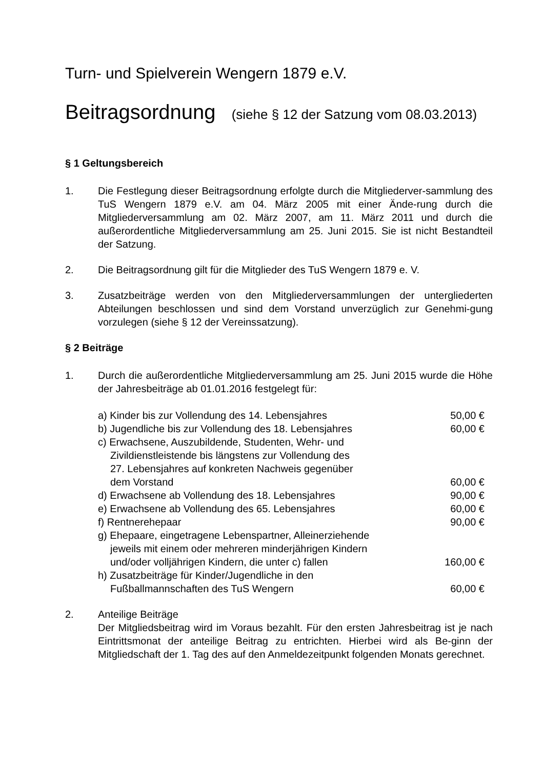Turn- und Spielverein Wengern 1879 e.V.
Beitragsordnung (siehe § 12 der Satzung vom 08.03.2013)
§ 1 Geltungsbereich
1. Die Festlegung dieser Beitragsordnung erfolgte durch die Mitgliederver-sammlung des TuS Wengern 1879 e.V. am 04. März 2005 mit einer Ände-rung durch die Mitgliederversammlung am 02. März 2007, am 11. März 2011 und durch die außerordentliche Mitgliederversammlung am 25. Juni 2015. Sie ist nicht Bestandteil der Satzung.
2. Die Beitragsordnung gilt für die Mitglieder des TuS Wengern 1879 e. V.
3. Zusatzbeiträge werden von den Mitgliederversammlungen der untergliederten Abteilungen beschlossen und sind dem Vorstand unverzüglich zur Genehmi-gung vorzulegen (siehe § 12 der Vereinssatzung).
§ 2 Beiträge
1. Durch die außerordentliche Mitgliederversammlung am 25. Juni 2015 wurde die Höhe der Jahresbeiträge ab 01.01.2016 festgelegt für:
| a) Kinder bis zur Vollendung des 14. Lebensjahres | 50,00 € |
| b) Jugendliche bis zur Vollendung des 18. Lebensjahres | 60,00 € |
| c) Erwachsene, Auszubildende, Studenten, Wehr- und Zivildienstleistende bis längstens zur Vollendung des 27. Lebensjahres auf konkreten Nachweis gegenüber dem Vorstand | 60,00 € |
| d) Erwachsene ab Vollendung des 18. Lebensjahres | 90,00 € |
| e) Erwachsene ab Vollendung des 65. Lebensjahres | 60,00 € |
| f) Rentnerehepaar | 90,00 € |
| g) Ehepaare, eingetragene Lebenspartner, Alleinerziehende jeweils mit einem oder mehreren minderjährigen Kindern und/oder volljährigen Kindern, die unter c) fallen | 160,00 € |
| h) Zusatzbeiträge für Kinder/Jugendliche in den Fußballmannschaften des TuS Wengern | 60,00 € |
2. Anteilige Beiträge
Der Mitgliedsbeitrag wird im Voraus bezahlt. Für den ersten Jahresbeitrag ist je nach Eintrittsmonat der anteilige Beitrag zu entrichten. Hierbei wird als Be-ginn der Mitgliedschaft der 1. Tag des auf den Anmeldezeitpunkt folgenden Monats gerechnet.